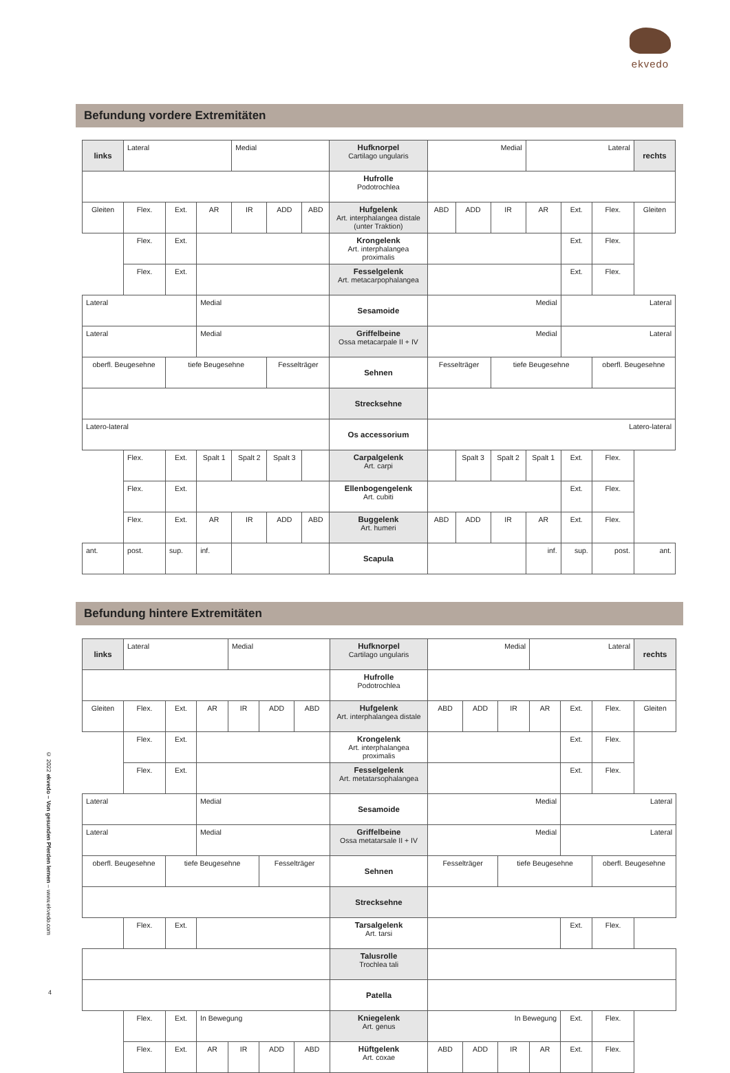ekvedo
Befundung vordere Extremitäten
| links | Lateral | | | Medial | | | Hufknorpel Cartilago ungularis | Medial | | | Lateral | | | rechts |
| | | | | | | | Hufrolle Podotrochlea | | | | | | | |
| Gleiten | Flex. | Ext. | AR | IR | ADD | ABD | Hufgelenk Art. interphalangea distale (unter Traktion) | ABD | ADD | IR | AR | Ext. | Flex. | Gleiten |
| | Flex. | Ext. | | | | | Krongelenk Art. interphalangea proximalis | | | | | Ext. | Flex. | |
| | Flex. | Ext. | | | | | Fesselgelenk Art. metacarpophalangea | | | | | Ext. | Flex. | |
| Lateral | | | Medial | | | | Sesamoide | Medial | | | | Lateral | | |
| Lateral | | | Medial | | | | Griffelbeine Ossa metacarpale II + IV | Medial | | | | Lateral | | |
| oberfl. Beugesehne | | tiefe Beugesehne | | | Fesselträger | | Sehnen | Fesselträger | | tiefe Beugesehne | | | oberfl. Beugesehne | |
| | | | | | | | Strecksehne | | | | | | | |
| Latero-lateral | | | | | | | Os accessorium | Latero-lateral | | | | | | |
| | Flex. | Ext. | Spalt 1 | Spalt 2 | Spalt 3 | | Carpalgelenk Art. carpi | | Spalt 3 | Spalt 2 | Spalt 1 | Ext. | Flex. | |
| | Flex. | Ext. | | | | | Ellenbogengelenk Art. cubiti | | | | | Ext. | Flex. | |
| | Flex. | Ext. | AR | IR | ADD | ABD | Buggelenk Art. humeri | ABD | ADD | IR | AR | Ext. | Flex. | |
| ant. | post. | sup. | inf. | | | | Scapula | | | | inf. | sup. | post. | ant. |
Befundung hintere Extremitäten
| links | Lateral | | | Medial | | | Hufknorpel Cartilago ungularis | Medial | | | Lateral | | | rechts |
| | | | | | | | Hufrolle Podotrochlea | | | | | | | |
| Gleiten | Flex. | Ext. | AR | IR | ADD | ABD | Hufgelenk Art. interphalangea distale | ABD | ADD | IR | AR | Ext. | Flex. | Gleiten |
| | Flex. | Ext. | | | | | Krongelenk Art. interphalangea proximalis | | | | | Ext. | Flex. | |
| | Flex. | Ext. | | | | | Fesselgelenk Art. metatarsophalangea | | | | | Ext. | Flex. | |
| Lateral | | | Medial | | | | Sesamoide | Medial | | | | Lateral | | |
| Lateral | | | Medial | | | | Griffelbeine Ossa metatarsale II + IV | Medial | | | | Lateral | | |
| oberfl. Beugesehne | | tiefe Beugesehne | | | Fesselträger | | Sehnen | Fesselträger | | tiefe Beugesehne | | | oberfl. Beugesehne | |
| | | | | | | | Strecksehne | | | | | | | |
| | Flex. | Ext. | | | | | Tarsalgelenk Art. tarsi | | | | | Ext. | Flex. | |
| | | | | | | | Talusrolle Trochlea tali | | | | | | | |
| | | | | | | | Patella | | | | | | | |
| | Flex. | Ext. | In Bewegung | | | | Kniegelenk Art. genus | In Bewegung | | | | Ext. | Flex. | |
| | Flex. | Ext. | AR | IR | ADD | ABD | Hüftgelenk Art. coxae | ABD | ADD | IR | AR | Ext. | Flex. | |
© 2022 ekvedo – Von gesunden Pferden lernen – www.ekvedo.com
4